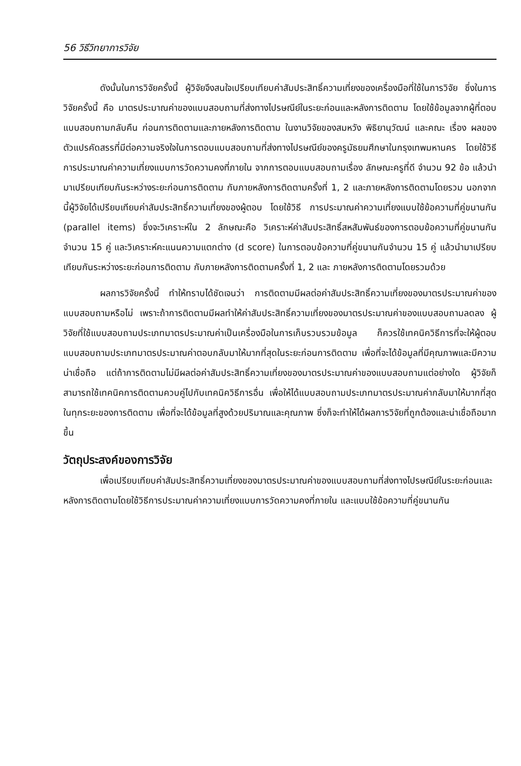56 วิธีวิทยาการวิจัย
ดังนั้นในการวิจัยครั้งนี้ ผู้วิจัยจึงสนใจเปรียบเทียบค่าสัมประสิทธิ์ความเที่ยงของเครื่องมือที่ใช้ในการวิจัย ซึ่งในการวิจัยครั้งนี้ คือ มาตรประมาณค่าของแบบสอบถามที่ส่งทางไปรษณีย์ในระยะก่อนและหลังการติดตาม โดยใช้ข้อมูลจากผู้ที่ตอบแบบสอบถามกลับคืน ก่อนการติดตามและภายหลังการติดตาม ในงานวิจัยของสมหวัง พิธิยานุวัฒน์ และคณะ เรื่อง ผลของตัวแปรคัดสรรที่มีต่อความจริงใจในการตอบแบบสอบถามที่ส่งทางไปรษณีย์ของครูมัธยมศึกษาในกรุงเทพมหานคร โดยใช้วิธีการประมาณค่าความเที่ยงแบบการวัดความคงที่ภายใน จากการตอบแบบสอบถามเรื่อง ลักษณะครูที่ดี จำนวน 92 ข้อ แล้วนำมาเปรียบเทียบกันระหว่างระยะก่อนการติดตาม กับภายหลังการติดตามครั้งที่ 1, 2 และภายหลังการติดตามโดยรวม นอกจากนี้ผู้วิจัยได้เปรียบเทียบค่าสัมประสิทธิ์ความเที่ยงของผู้ตอบ โดยใช้วิธี การประมาณค่าความเที่ยงแบบใช้ข้อความที่คู่ขนานกัน (parallel items) ซึ่งจะวิเคราะห์ใน 2 ลักษณะคือ วิเคราะห์ค่าสัมประสิทธิ์สหสัมพันธ์ของการตอบข้อความที่คู่ขนานกันจำนวน 15 คู่ และวิเคราะห์คะแนนความแตกต่าง (d score) ในการตอบข้อความที่คู่ขนานกันจำนวน 15 คู่ แล้วนำมาเปรียบเทียบกันระหว่างระยะก่อนการติดตาม กับภายหลังการติดตามครั้งที่ 1, 2 และ ภายหลังการติดตามโดยรวมด้วย
ผลการวิจัยครั้งนี้ ทำให้ทราบได้ชัดเจนว่า การติดตามมีผลต่อค่าสัมประสิทธิ์ความเที่ยงของมาตรประมาณค่าของแบบสอบถามหรือไม่ เพราะถ้าการติดตามมีผลทำให้ค่าสัมประสิทธิ์ความเที่ยงของมาตรประมาณค่าของแบบสอบถามลดลง ผู้วิจัยที่ใช้แบบสอบถามประเภทมาตรประมาณค่าเป็นเครื่องมือในการเก็บรวบรวมข้อมูล ก็ควรใช้เทคนิควิธีการที่จะให้ผู้ตอบแบบสอบถามประเภทมาตรประมาณค่าตอบกลับมาให้มากที่สุดในระยะก่อนการติดตาม เพื่อที่จะได้ข้อมูลที่มีคุณภาพและมีความน่าเชื่อถือ แต่ถ้าการติดตามไม่มีผลต่อค่าสัมประสิทธิ์ความเที่ยงของมาตรประมาณค่าของแบบสอบถามแต่อย่างใด ผู้วิจัยก็สามารถใช้เทคนิคการติดตามควบคู่ไปกับเทคนิควิธีการอื่น เพื่อให้ได้แบบสอบถามประเภทมาตรประมาณค่ากลับมาให้มากที่สุดในทุกระยะของการติดตาม เพื่อที่จะได้ข้อมูลที่สูงด้วยปริมาณและคุณภาพ ซึ่งก็จะทำให้ได้ผลการวิจัยที่ถูกต้องและน่าเชื่อถือมากขึ้น
วัตถุประสงค์ของการวิจัย
เพื่อเปรียบเทียบค่าสัมประสิทธิ์ความเที่ยงของมาตรประมาณค่าของแบบสอบถามที่ส่งทางไปรษณีย์ในระยะก่อนและหลังการติดตามโดยใช้วิธีการประมาณค่าความเที่ยงแบบการวัดความคงที่ภายใน และแบบใช้ข้อความที่คู่ขนานกัน